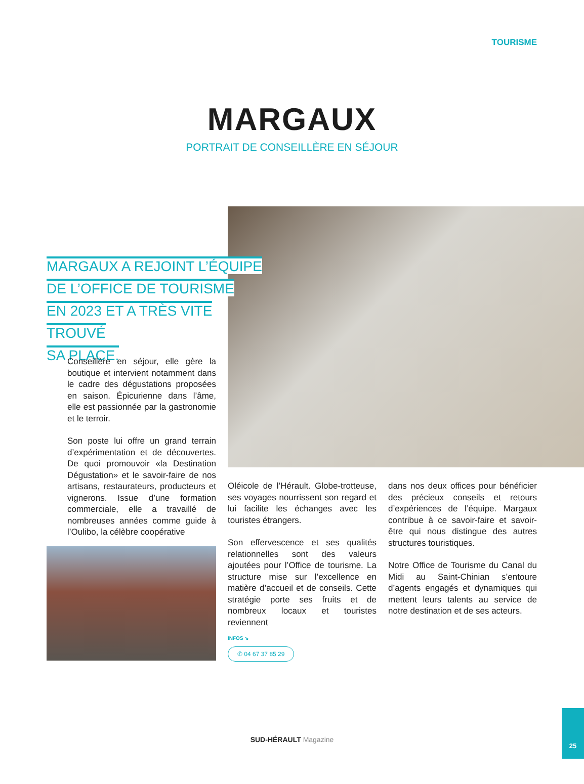TOURISME
MARGAUX
PORTRAIT DE CONSEILLÈRE EN SÉJOUR
MARGAUX A REJOINT L’ÉQUIPE
DE L’OFFICE DE TOURISME
EN 2023 ET A TRÈS VITE TROUVÉ
SA PLACE.
Conseillère en séjour, elle gère la boutique et intervient notamment dans le cadre des dégustations proposées en saison. Épicurienne dans l’âme, elle est passionnée par la gastronomie et le terroir.
Son poste lui offre un grand terrain d’expérimentation et de découvertes. De quoi promouvoir «la Destination Dégustation» et le savoir-faire de nos artisans, restaurateurs, producteurs et vignerons. Issue d’une formation commerciale, elle a travaillé de nombreuses années comme guide à l’Oulibo, la célèbre coopérative
Oléicole de l’Hérault. Globe-trotteuse, ses voyages nourrissent son regard et lui facilite les échanges avec les touristes étrangers.
Son effervescence et ses qualités relationnelles sont des valeurs ajoutées pour l’Office de tourisme. La structure mise sur l’excellence en matière d’accueil et de conseils. Cette stratégie porte ses fruits et de nombreux locaux et touristes reviennent
dans nos deux offices pour bénéficier des précieux conseils et retours d’expériences de l’équipe. Margaux contribue à ce savoir-faire et savoir-être qui nous distingue des autres structures touristiques.
Notre Office de Tourisme du Canal du Midi au Saint-Chinian s’entoure d’agents engagés et dynamiques qui mettent leurs talents au service de notre destination et de ses acteurs.
INFOS ↘
✆ 04 67 37 85 29
SUD-HÉRAULT Magazine
25